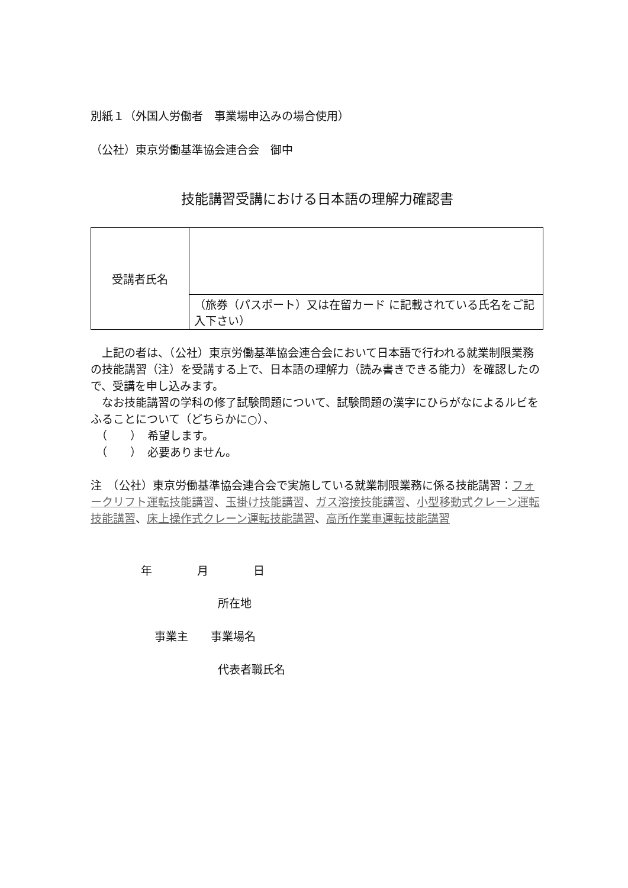別紙１（外国人労働者　事業場申込みの場合使用）
（公社）東京労働基準協会連合会　御中
技能講習受講における日本語の理解力確認書
| 受講者氏名 | |
| | （旅券（パスポート）又は在留カード に記載されている氏名をご記入下さい） |
　上記の者は、（公社）東京労働基準協会連合会において日本語で行われる就業制限業務の技能講習（注）を受講する上で、日本語の理解力（読み書きできる能力）を確認したので、受講を申し込みます。
　なお技能講習の学科の修了試験問題について、試験問題の漢字にひらがなによるルビをふることについて（どちらかに○）、
　（　　）　希望します。
　（　　）　必要ありません。
注　（公社）東京労働基準協会連合会で実施している就業制限業務に係る技能講習：フォークリフト運転技能講習、玉掛け技能講習、ガス溶接技能講習、小型移動式クレーン運転技能講習、床上操作式クレーン運転技能講習、高所作業車運転技能講習
年　　　　月　　　　日
所在地
事業主　　事業場名
代表者職氏名